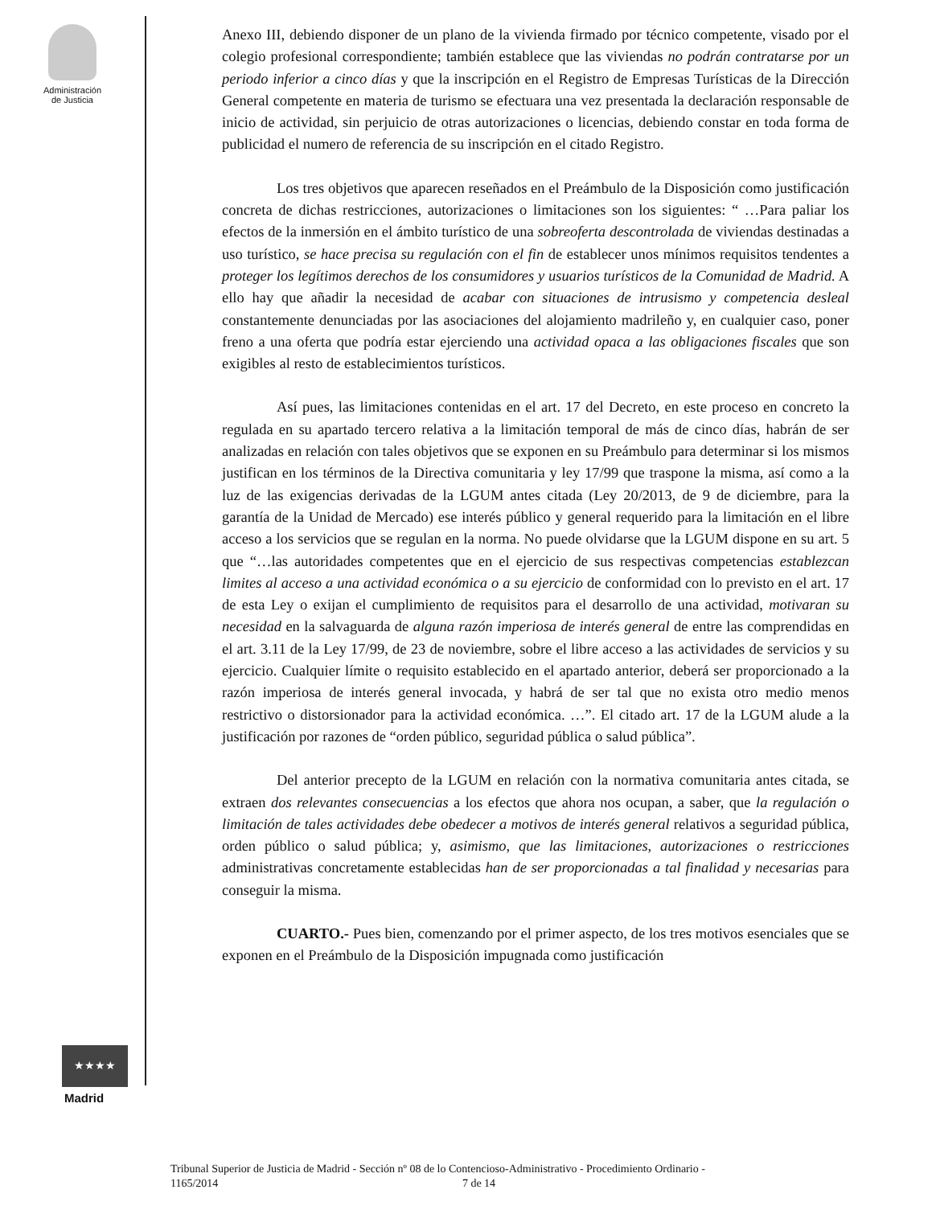Administración
de Justicia
★★★★
Madrid
Anexo III, debiendo disponer de un plano de la vivienda firmado por técnico competente, visado por el colegio profesional correspondiente; también establece que las viviendas no podrán contratarse por un periodo inferior a cinco días y que la inscripción en el Registro de Empresas Turísticas de la Dirección General competente en materia de turismo se efectuara una vez presentada la declaración responsable de inicio de actividad, sin perjuicio de otras autorizaciones o licencias, debiendo constar en toda forma de publicidad el numero de referencia de su inscripción en el citado Registro.
Los tres objetivos que aparecen reseñados en el Preámbulo de la Disposición como justificación concreta de dichas restricciones, autorizaciones o limitaciones son los siguientes: “ …Para paliar los efectos de la inmersión en el ámbito turístico de una sobreoferta descontrolada de viviendas destinadas a uso turístico, se hace precisa su regulación con el fin de establecer unos mínimos requisitos tendentes a proteger los legítimos derechos de los consumidores y usuarios turísticos de la Comunidad de Madrid. A ello hay que añadir la necesidad de acabar con situaciones de intrusismo y competencia desleal constantemente denunciadas por las asociaciones del alojamiento madrileño y, en cualquier caso, poner freno a una oferta que podría estar ejerciendo una actividad opaca a las obligaciones fiscales que son exigibles al resto de establecimientos turísticos.
Así pues, las limitaciones contenidas en el art. 17 del Decreto, en este proceso en concreto la regulada en su apartado tercero relativa a la limitación temporal de más de cinco días, habrán de ser analizadas en relación con tales objetivos que se exponen en su Preámbulo para determinar si los mismos justifican en los términos de la Directiva comunitaria y ley 17/99 que traspone la misma, así como a la luz de las exigencias derivadas de la LGUM antes citada (Ley 20/2013, de 9 de diciembre, para la garantía de la Unidad de Mercado) ese interés público y general requerido para la limitación en el libre acceso a los servicios que se regulan en la norma. No puede olvidarse que la LGUM dispone en su art. 5 que “…las autoridades competentes que en el ejercicio de sus respectivas competencias establezcan limites al acceso a una actividad económica o a su ejercicio de conformidad con lo previsto en el art. 17 de esta Ley o exijan el cumplimiento de requisitos para el desarrollo de una actividad, motivaran su necesidad en la salvaguarda de alguna razón imperiosa de interés general de entre las comprendidas en el art. 3.11 de la Ley 17/99, de 23 de noviembre, sobre el libre acceso a las actividades de servicios y su ejercicio. Cualquier límite o requisito establecido en el apartado anterior, deberá ser proporcionado a la razón imperiosa de interés general invocada, y habrá de ser tal que no exista otro medio menos restrictivo o distorsionador para la actividad económica. …”. El citado art. 17 de la LGUM alude a la justificación por razones de “orden público, seguridad pública o salud pública”.
Del anterior precepto de la LGUM en relación con la normativa comunitaria antes citada, se extraen dos relevantes consecuencias a los efectos que ahora nos ocupan, a saber, que la regulación o limitación de tales actividades debe obedecer a motivos de interés general relativos a seguridad pública, orden público o salud pública; y, asimismo, que las limitaciones, autorizaciones o restricciones administrativas concretamente establecidas han de ser proporcionadas a tal finalidad y necesarias para conseguir la misma.
CUARTO.- Pues bien, comenzando por el primer aspecto, de los tres motivos esenciales que se exponen en el Preámbulo de la Disposición impugnada como justificación
Tribunal Superior de Justicia de Madrid - Sección nº 08 de lo Contencioso-Administrativo - Procedimiento Ordinario -
1165/2014 7 de 14